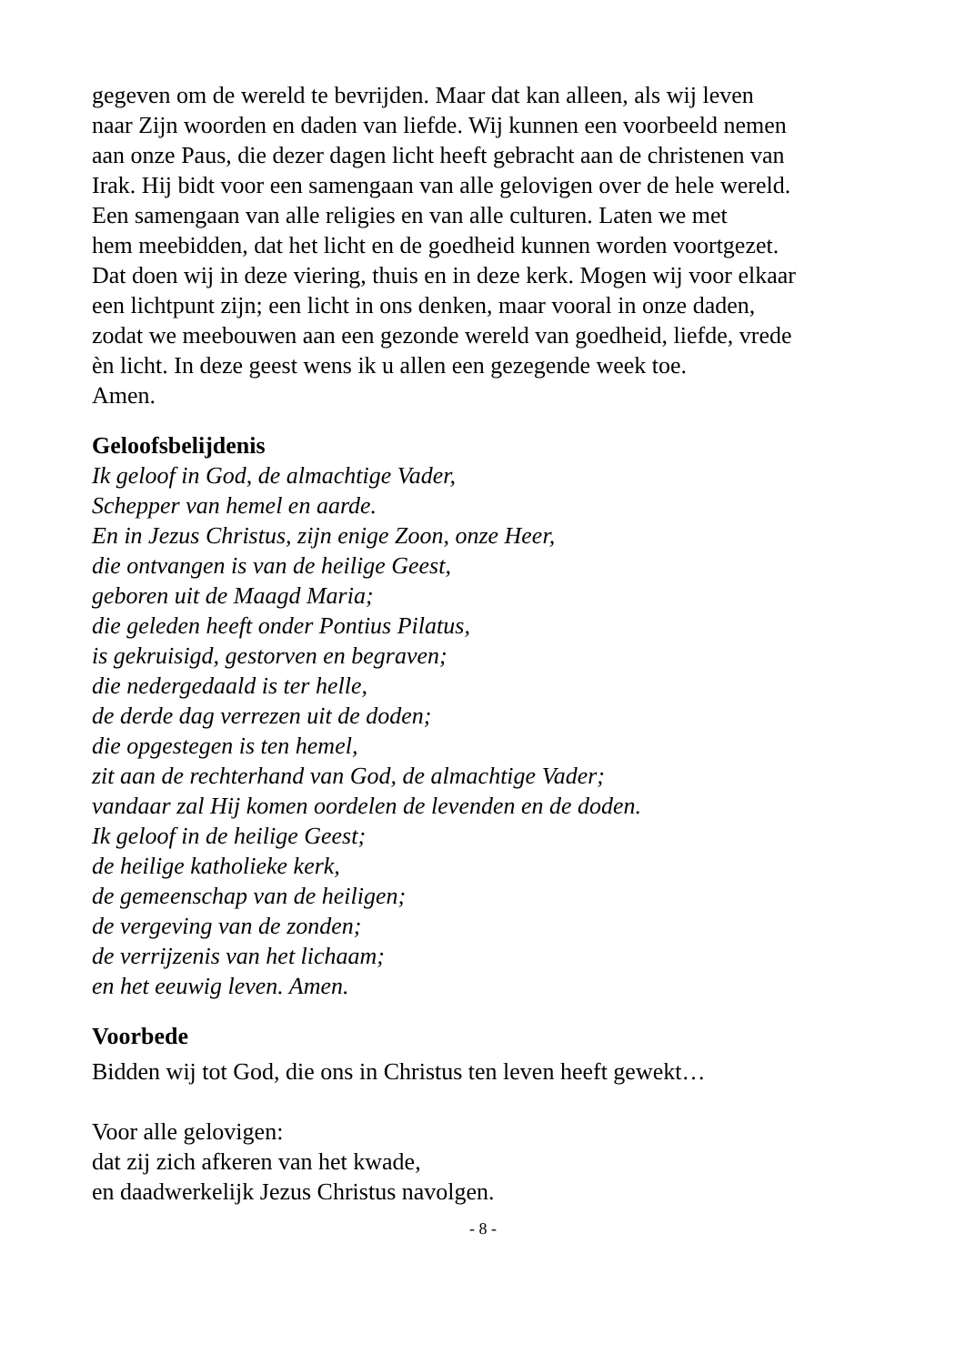gegeven om de wereld te bevrijden. Maar dat kan alleen, als wij leven
naar Zijn woorden en daden van liefde. Wij kunnen een voorbeeld nemen
aan onze Paus, die dezer dagen licht heeft gebracht aan de christenen van
Irak. Hij bidt voor een samengaan van alle gelovigen over de hele wereld.
Een samengaan van alle religies en van alle culturen. Laten we met
hem meebidden, dat het licht en de goedheid kunnen worden voortgezet.
Dat doen wij in deze viering, thuis en in deze kerk. Mogen wij voor elkaar
een lichtpunt zijn; een licht in ons denken, maar vooral in onze daden,
zodat we meebouwen aan een gezonde wereld van goedheid, liefde, vrede
èn licht. In deze geest wens ik u allen een gezegende week toe.
Amen.
Geloofsbelijdenis
Ik geloof in God, de almachtige Vader,
Schepper van hemel en aarde.
En in Jezus Christus, zijn enige Zoon, onze Heer,
die ontvangen is van de heilige Geest,
geboren uit de Maagd Maria;
die geleden heeft onder Pontius Pilatus,
is gekruisigd, gestorven en begraven;
die nedergedaald is ter helle,
de derde dag verrezen uit de doden;
die opgestegen is ten hemel,
zit aan de rechterhand van God, de almachtige Vader;
vandaar zal Hij komen oordelen de levenden en de doden.
Ik geloof in de heilige Geest;
de heilige katholieke kerk,
de gemeenschap van de heiligen;
de vergeving van de zonden;
de verrijzenis van het lichaam;
en het eeuwig leven. Amen.
Voorbede
Bidden wij tot God, die ons in Christus ten leven heeft gewekt…
Voor alle gelovigen:
dat zij zich afkeren van het kwade,
en daadwerkelijk Jezus Christus navolgen.
- 8 -